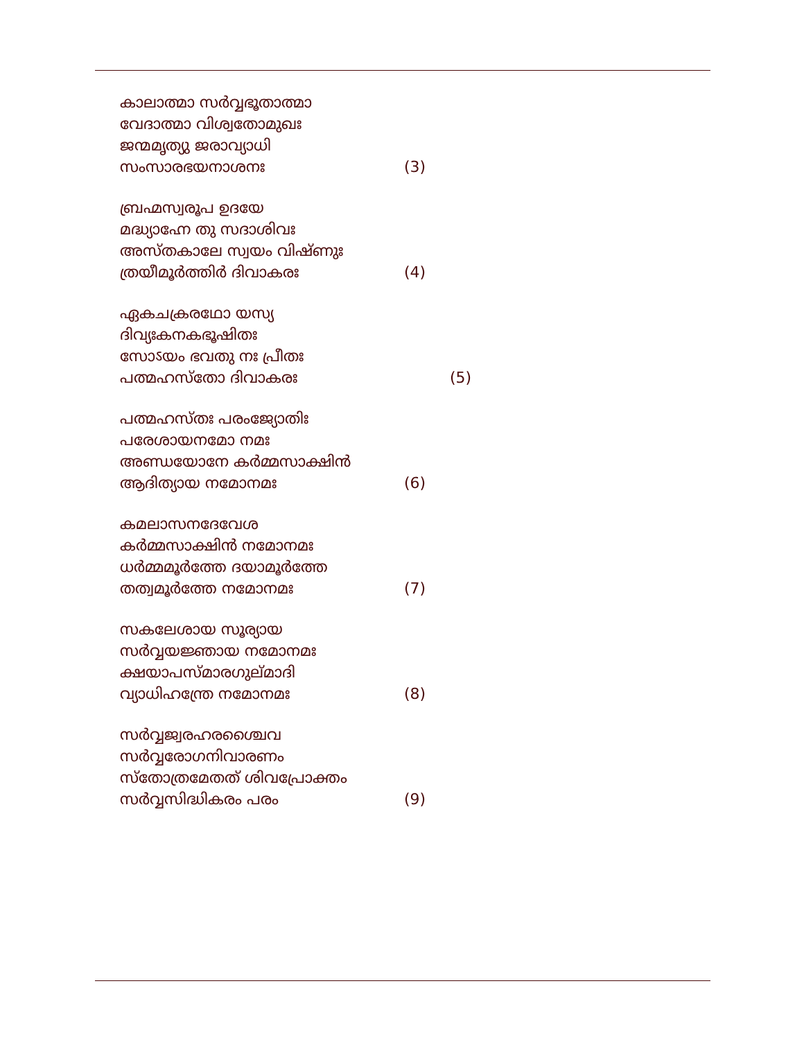കാലാത്മാ സർവ്വഭൂതാത്മാ
വേദാത്മാ വിശ്വതോമുഖഃ
ജന്മമൃത്യു ജരാവ്യാധി
സംസാരഭയനാശനഃ (3)
ബ്രഹ്മസ്വരൂപ ഉദയേ
മദ്ധ്യാഹ്നേ തു സദാശിവഃ
അസ്തകാലേ സ്വയം വിഷ്ണുഃ
ത്രയീമൂർത്തിർ ദിവാകരഃ (4)
ഏകചക്രരഥോ യസ്യ
ദിവ്യഃകനകഭൂഷിതഃ
സോऽയം ഭവതു നഃ പ്രീതഃ
പത്മഹസ്തോ ദിവാകരഃ (5)
പത്മഹസ്തഃ പരംജ്യോതിഃ
പരേശായനമോ നമഃ
അണ്ഡയോനേ കർമ്മസാക്ഷിൻ
ആദിത്യായ നമോനമഃ (6)
കമലാസനദേവേശ
കർമ്മസാക്ഷിൻ നമോനമഃ
ധർമ്മമൂർത്തേ ദയാമൂർത്തേ
തത്വമൂർത്തേ നമോനമഃ (7)
സകലേശായ സൂര്യായ
സർവ്വയജ്ഞായ നമോനമഃ
ക്ഷയാപസ്മാരഗുല്മാദി
വ്യാധിഹന്ത്രേ നമോനമഃ (8)
സർവ്വജ്വരഹരശ്ചൈവ
സർവ്വരോഗനിവാരണം
സ്തോത്രമേതത് ശിവപ്രോക്തം
സർവ്വസിദ്ധികരം പരം (9)